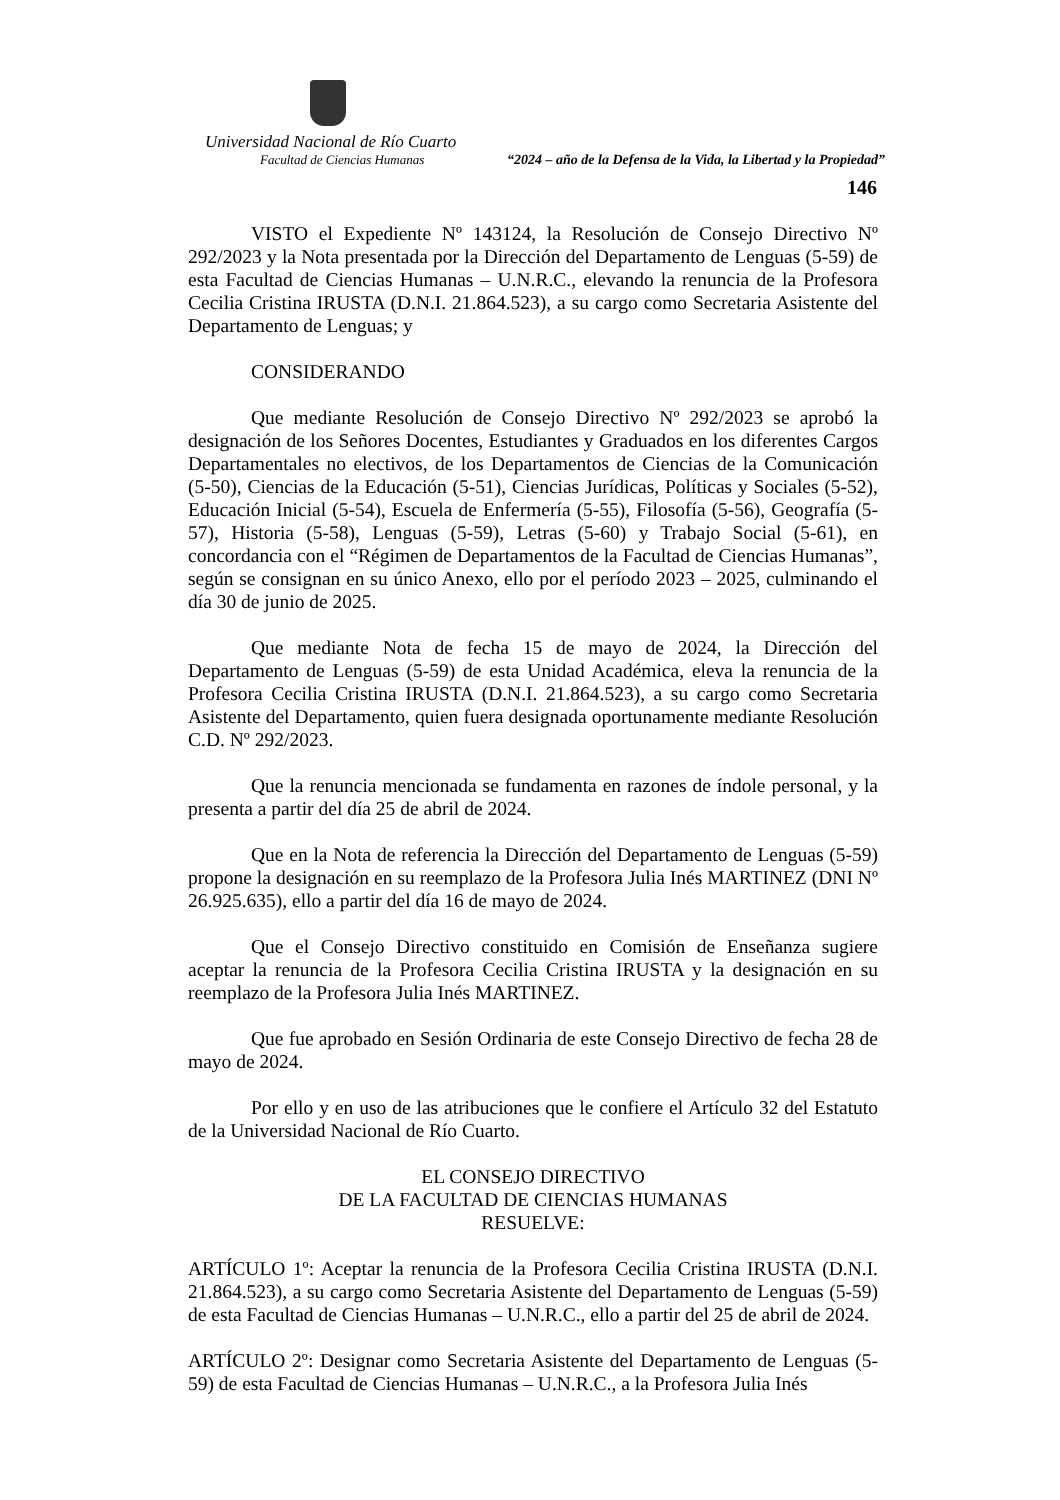Universidad Nacional de Río Cuarto
Facultad de Ciencias Humanas “2024 – año de la Defensa de la Vida, la Libertad y la Propiedad”
146
VISTO el Expediente Nº 143124, la Resolución de Consejo Directivo Nº 292/2023 y la Nota presentada por la Dirección del Departamento de Lenguas (5-59) de esta Facultad de Ciencias Humanas – U.N.R.C., elevando la renuncia de la Profesora Cecilia Cristina IRUSTA (D.N.I. 21.864.523), a su cargo como Secretaria Asistente del Departamento de Lenguas; y
CONSIDERANDO
Que mediante Resolución de Consejo Directivo Nº 292/2023 se aprobó la designación de los Señores Docentes, Estudiantes y Graduados en los diferentes Cargos Departamentales no electivos, de los Departamentos de Ciencias de la Comunicación (5-50), Ciencias de la Educación (5-51), Ciencias Jurídicas, Políticas y Sociales (5-52), Educación Inicial (5-54), Escuela de Enfermería (5-55), Filosofía (5-56), Geografía (5-57), Historia (5-58), Lenguas (5-59), Letras (5-60) y Trabajo Social (5-61), en concordancia con el “Régimen de Departamentos de la Facultad de Ciencias Humanas”, según se consignan en su único Anexo, ello por el período 2023 – 2025, culminando el día 30 de junio de 2025.
Que mediante Nota de fecha 15 de mayo de 2024, la Dirección del Departamento de Lenguas (5-59) de esta Unidad Académica, eleva la renuncia de la Profesora Cecilia Cristina IRUSTA (D.N.I. 21.864.523), a su cargo como Secretaria Asistente del Departamento, quien fuera designada oportunamente mediante Resolución C.D. Nº 292/2023.
Que la renuncia mencionada se fundamenta en razones de índole personal, y la presenta a partir del día 25 de abril de 2024.
Que en la Nota de referencia la Dirección del Departamento de Lenguas (5-59) propone la designación en su reemplazo de la Profesora Julia Inés MARTINEZ (DNI Nº 26.925.635), ello a partir del día 16 de mayo de 2024.
Que el Consejo Directivo constituido en Comisión de Enseñanza sugiere aceptar la renuncia de la Profesora Cecilia Cristina IRUSTA y la designación en su reemplazo de la Profesora Julia Inés MARTINEZ.
Que fue aprobado en Sesión Ordinaria de este Consejo Directivo de fecha 28 de mayo de 2024.
Por ello y en uso de las atribuciones que le confiere el Artículo 32 del Estatuto de la Universidad Nacional de Río Cuarto.
EL CONSEJO DIRECTIVO
DE LA FACULTAD DE CIENCIAS HUMANAS
RESUELVE:
ARTÍCULO 1º: Aceptar la renuncia de la Profesora Cecilia Cristina IRUSTA (D.N.I. 21.864.523), a su cargo como Secretaria Asistente del Departamento de Lenguas (5-59) de esta Facultad de Ciencias Humanas – U.N.R.C., ello a partir del 25 de abril de 2024.
ARTÍCULO 2º: Designar como Secretaria Asistente del Departamento de Lenguas (5-59) de esta Facultad de Ciencias Humanas – U.N.R.C., a la Profesora Julia Inés